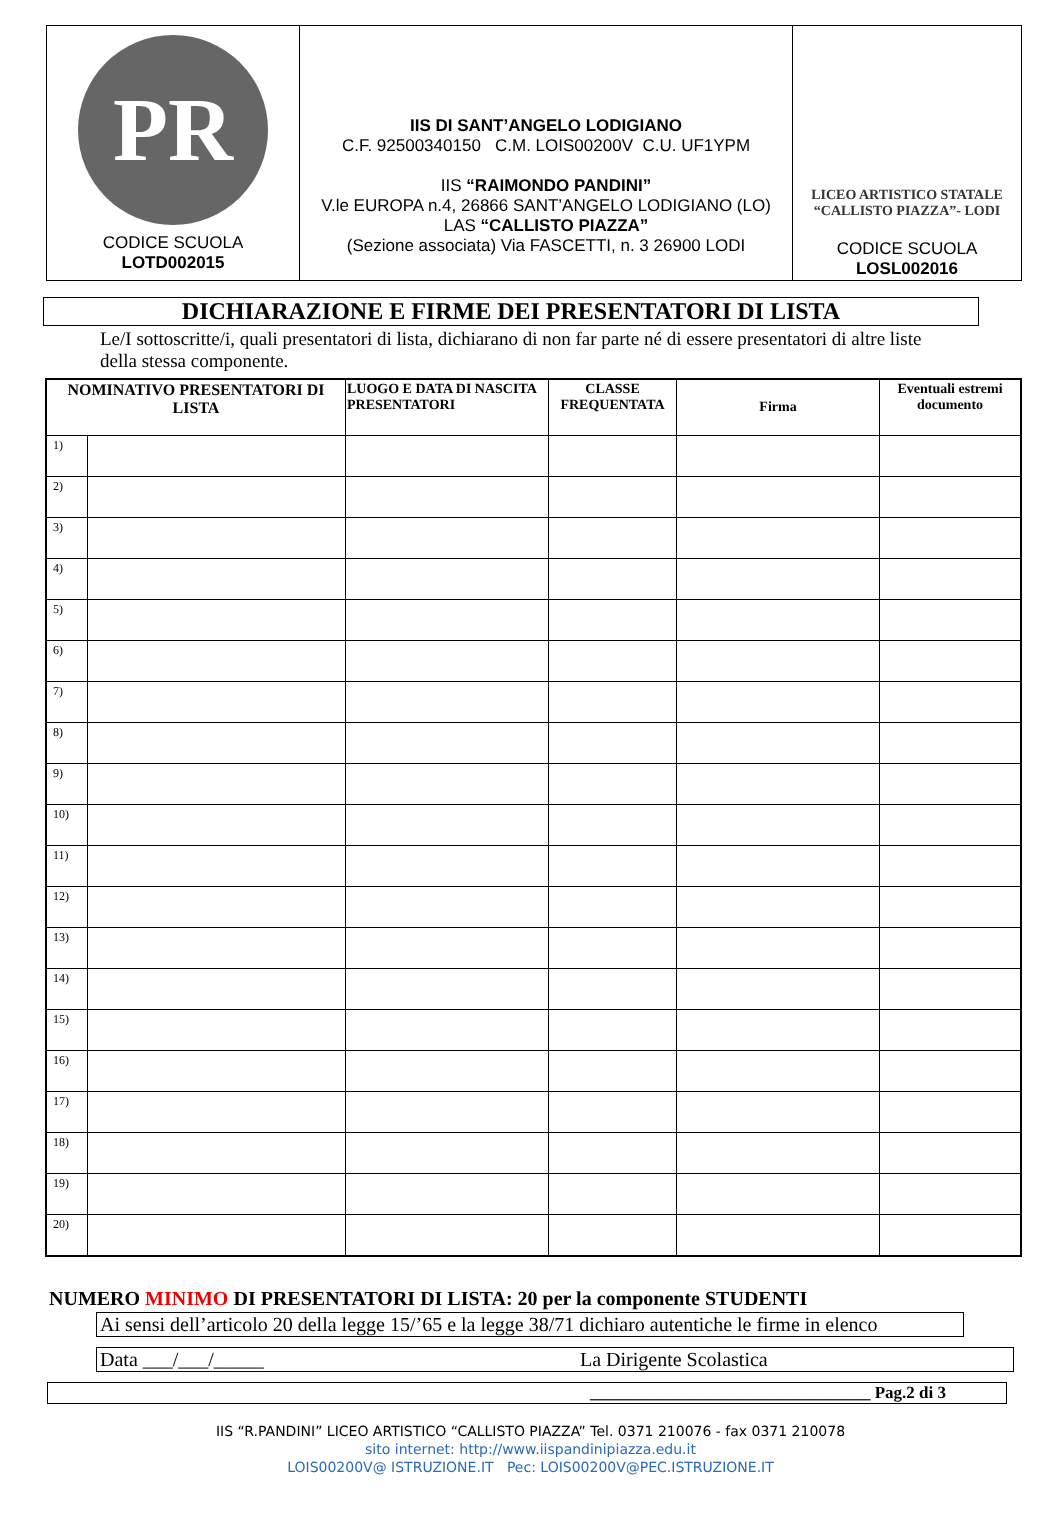| PR CODICE SCUOLA LOTD002015 | IIS DI SANT’ANGELO LODIGIANO C.F. 92500340150 C.M. LOIS00200V C.U. UF1YPM IIS “RAIMONDO PANDINI” V.le EUROPA n.4, 26866 SANT’ANGELO LODIGIANO (LO) LAS “CALLISTO PIAZZA” (Sezione associata) Via FASCETTI, n. 3 26900 LODI | LICEO ARTISTICO STATALE “CALLISTO PIAZZA”- LODI CODICE SCUOLA LOSL002016 |
DICHIARAZIONE E FIRME DEI PRESENTATORI DI LISTA
Le/I sottoscritte/i, quali presentatori di lista, dichiarano di non far parte né di essere presentatori di altre liste della stessa componente.
| NOMINATIVO PRESENTATORI DI LISTA | | LUOGO E DATA DI NASCITA PRESENTATORI | CLASSE FREQUENTATA | Firma | Eventuali estremi documento |
| --- | --- | --- | --- | --- | --- |
| 1) | | | | | |
| 2) | | | | | |
| 3) | | | | | |
| 4) | | | | | |
| 5) | | | | | |
| 6) | | | | | |
| 7) | | | | | |
| 8) | | | | | |
| 9) | | | | | |
| 10) | | | | | |
| 11) | | | | | |
| 12) | | | | | |
| 13) | | | | | |
| 14) | | | | | |
| 15) | | | | | |
| 16) | | | | | |
| 17) | | | | | |
| 18) | | | | | |
| 19) | | | | | |
| 20) | | | | | |
NUMERO MINIMO DI PRESENTATORI DI LISTA: 20 per la componente STUDENTI
Ai sensi dell’articolo 20 della legge 15/’65 e la legge 38/71 dichiaro autentiche le firme in elenco
Data ___/___/_____ La Dirigente Scolastica
_________________________________ Pag.2 di 3
IIS “R.PANDINI” LICEO ARTISTICO “CALLISTO PIAZZA” Tel. 0371 210076 - fax 0371 210078
sito internet: http://www.iispandinipiazza.edu.it
LOIS00200V@ ISTRUZIONE.IT Pec: LOIS00200V@PEC.ISTRUZIONE.IT